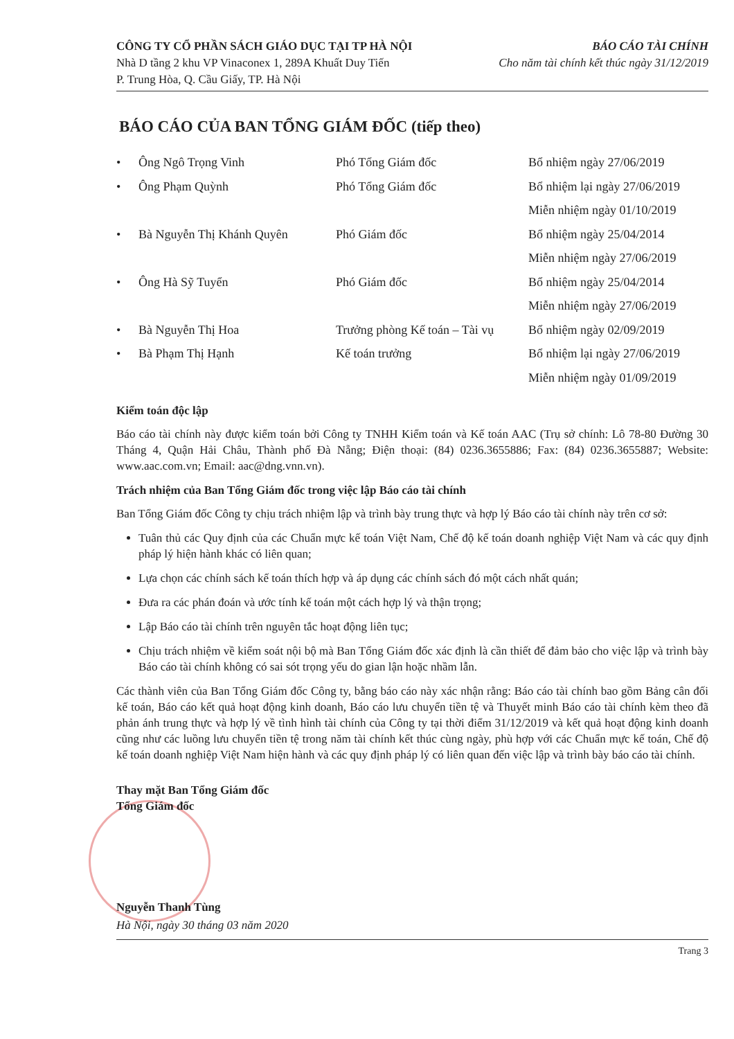CÔNG TY CỔ PHẦN SÁCH GIÁO DỤC TẠI TP HÀ NỘI
Nhà D tầng 2 khu VP Vinaconex 1, 289A Khuất Duy Tiến
P. Trung Hòa, Q. Cầu Giấy, TP. Hà Nội
BÁO CÁO TÀI CHÍNH
Cho năm tài chính kết thúc ngày 31/12/2019
BÁO CÁO CỦA BAN TỔNG GIÁM ĐỐC (tiếp theo)
| • | Ông Ngô Trọng Vinh | Phó Tổng Giám đốc | Bổ nhiệm ngày 27/06/2019 |
| • | Ông Phạm Quỳnh | Phó Tổng Giám đốc | Bổ nhiệm lại ngày 27/06/2019 |
| | | | Miễn nhiệm ngày 01/10/2019 |
| • | Bà Nguyễn Thị Khánh Quyên | Phó Giám đốc | Bổ nhiệm ngày 25/04/2014 |
| | | | Miễn nhiệm ngày 27/06/2019 |
| • | Ông Hà Sỹ Tuyển | Phó Giám đốc | Bổ nhiệm ngày 25/04/2014 |
| | | | Miễn nhiệm ngày 27/06/2019 |
| • | Bà Nguyễn Thị Hoa | Trưởng phòng Kế toán – Tài vụ | Bổ nhiệm ngày 02/09/2019 |
| • | Bà Phạm Thị Hạnh | Kế toán trưởng | Bổ nhiệm lại ngày 27/06/2019 |
| | | | Miễn nhiệm ngày 01/09/2019 |
Kiểm toán độc lập
Báo cáo tài chính này được kiểm toán bởi Công ty TNHH Kiểm toán và Kế toán AAC (Trụ sở chính: Lô 78-80 Đường 30 Tháng 4, Quận Hải Châu, Thành phố Đà Nẵng; Điện thoại: (84) 0236.3655886; Fax: (84) 0236.3655887; Website: www.aac.com.vn; Email: aac@dng.vnn.vn).
Trách nhiệm của Ban Tổng Giám đốc trong việc lập Báo cáo tài chính
Ban Tổng Giám đốc Công ty chịu trách nhiệm lập và trình bày trung thực và hợp lý Báo cáo tài chính này trên cơ sở:
Tuân thủ các Quy định của các Chuẩn mực kế toán Việt Nam, Chế độ kế toán doanh nghiệp Việt Nam và các quy định pháp lý hiện hành khác có liên quan;
Lựa chọn các chính sách kế toán thích hợp và áp dụng các chính sách đó một cách nhất quán;
Đưa ra các phán đoán và ước tính kế toán một cách hợp lý và thận trọng;
Lập Báo cáo tài chính trên nguyên tắc hoạt động liên tục;
Chịu trách nhiệm về kiểm soát nội bộ mà Ban Tổng Giám đốc xác định là cần thiết để đảm bảo cho việc lập và trình bày Báo cáo tài chính không có sai sót trọng yếu do gian lận hoặc nhầm lẫn.
Các thành viên của Ban Tổng Giám đốc Công ty, bằng báo cáo này xác nhận rằng: Báo cáo tài chính bao gồm Bảng cân đối kế toán, Báo cáo kết quả hoạt động kinh doanh, Báo cáo lưu chuyển tiền tệ và Thuyết minh Báo cáo tài chính kèm theo đã phản ánh trung thực và hợp lý về tình hình tài chính của Công ty tại thời điểm 31/12/2019 và kết quả hoạt động kinh doanh cũng như các luồng lưu chuyển tiền tệ trong năm tài chính kết thúc cùng ngày, phù hợp với các Chuẩn mực kế toán, Chế độ kế toán doanh nghiệp Việt Nam hiện hành và các quy định pháp lý có liên quan đến việc lập và trình bày báo cáo tài chính.
Thay mặt Ban Tổng Giám đốc
Tổng Giám đốc
Nguyễn Thanh Tùng
Hà Nội, ngày 30 tháng 03 năm 2020
Trang 3